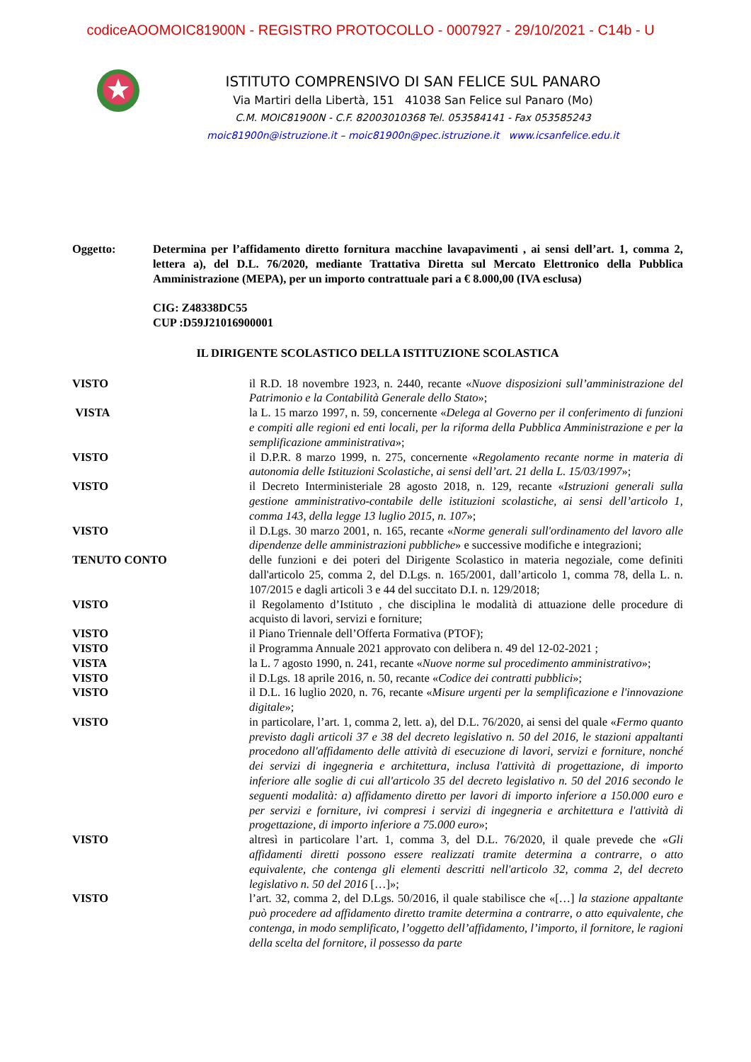codiceAOOMOIC81900N - REGISTRO PROTOCOLLO - 0007927 - 29/10/2021 - C14b - U
ISTITUTO COMPRENSIVO DI SAN FELICE SUL PANARO
Via Martiri della Libertà, 151 41038 San Felice sul Panaro (Mo)
C.M. MOIC81900N - C.F. 82003010368 Tel. 053584141 - Fax 053585243
moic81900n@istruzione.it – moic81900n@pec.istruzione.it www.icsanfelice.edu.it
Oggetto: Determina per l’affidamento diretto fornitura macchine lavapavimenti , ai sensi dell’art. 1, comma 2, lettera a), del D.L. 76/2020, mediante Trattativa Diretta sul Mercato Elettronico della Pubblica Amministrazione (MEPA), per un importo contrattuale pari a € 8.000,00 (IVA esclusa)
CIG: Z48338DC55
CUP :D59J21016900001
IL DIRIGENTE SCOLASTICO DELLA ISTITUZIONE SCOLASTICA
VISTO il R.D. 18 novembre 1923, n. 2440, recante «Nuove disposizioni sull’amministrazione del Patrimonio e la Contabilità Generale dello Stato»;
VISTA la L. 15 marzo 1997, n. 59, concernente «Delega al Governo per il conferimento di funzioni e compiti alle regioni ed enti locali, per la riforma della Pubblica Amministrazione e per la semplificazione amministrativa»;
VISTO il D.P.R. 8 marzo 1999, n. 275, concernente «Regolamento recante norme in materia di autonomia delle Istituzioni Scolastiche, ai sensi dell’art. 21 della L. 15/03/1997»;
VISTO il Decreto Interministeriale 28 agosto 2018, n. 129, recante «Istruzioni generali sulla gestione amministrativo-contabile delle istituzioni scolastiche, ai sensi dell’articolo 1, comma 143, della legge 13 luglio 2015, n. 107»;
VISTO il D.Lgs. 30 marzo 2001, n. 165, recante «Norme generali sull'ordinamento del lavoro alle dipendenze delle amministrazioni pubbliche» e successive modifiche e integrazioni;
TENUTO CONTO delle funzioni e dei poteri del Dirigente Scolastico in materia negoziale, come definiti dall'articolo 25, comma 2, del D.Lgs. n. 165/2001, dall’articolo 1, comma 78, della L. n. 107/2015 e dagli articoli 3 e 44 del succitato D.I. n. 129/2018;
VISTO il Regolamento d’Istituto , che disciplina le modalità di attuazione delle procedure di acquisto di lavori, servizi e forniture;
VISTO il Piano Triennale dell’Offerta Formativa (PTOF);
VISTO il Programma Annuale 2021 approvato con delibera n. 49 del 12-02-2021 ;
VISTA la L. 7 agosto 1990, n. 241, recante «Nuove norme sul procedimento amministrativo»;
VISTO il D.Lgs. 18 aprile 2016, n. 50, recante «Codice dei contratti pubblici»;
VISTO il D.L. 16 luglio 2020, n. 76, recante «Misure urgenti per la semplificazione e l'innovazione digitale»;
VISTO in particolare, l’art. 1, comma 2, lett. a), del D.L. 76/2020, ai sensi del quale «Fermo quanto previsto dagli articoli 37 e 38 del decreto legislativo n. 50 del 2016, le stazioni appaltanti procedono all'affidamento delle attività di esecuzione di lavori, servizi e forniture, nonché dei servizi di ingegneria e architettura, inclusa l'attività di progettazione, di importo inferiore alle soglie di cui all'articolo 35 del decreto legislativo n. 50 del 2016 secondo le seguenti modalità: a) affidamento diretto per lavori di importo inferiore a 150.000 euro e per servizi e forniture, ivi compresi i servizi di ingegneria e architettura e l'attività di progettazione, di importo inferiore a 75.000 euro»;
VISTO altresì in particolare l’art. 1, comma 3, del D.L. 76/2020, il quale prevede che «Gli affidamenti diretti possono essere realizzati tramite determina a contrarre, o atto equivalente, che contenga gli elementi descritti nell'articolo 32, comma 2, del decreto legislativo n. 50 del 2016 […]»;
VISTO l’art. 32, comma 2, del D.Lgs. 50/2016, il quale stabilisce che «[…] la stazione appaltante può procedere ad affidamento diretto tramite determina a contrarre, o atto equivalente, che contenga, in modo semplificato, l’oggetto dell’affidamento, l’importo, il fornitore, le ragioni della scelta del fornitore, il possesso da parte